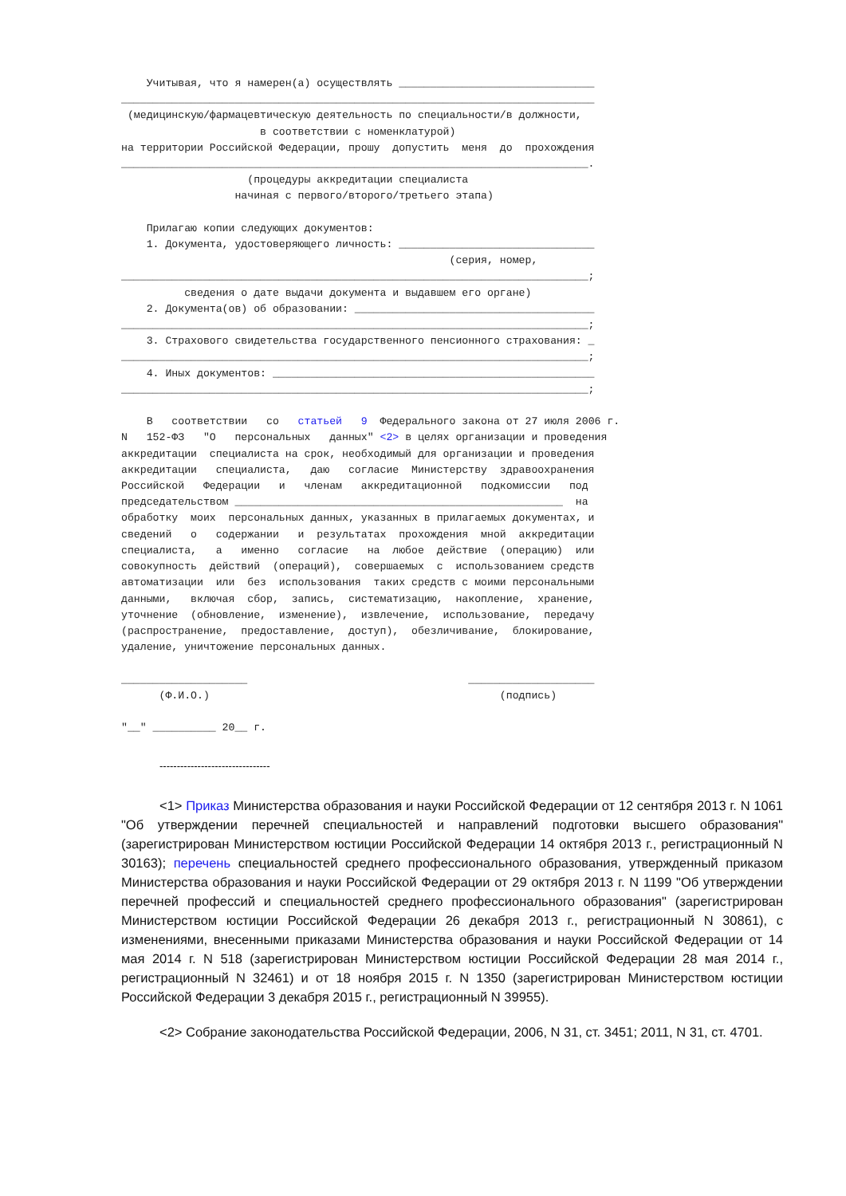Учитывая, что я намерен(а) осуществлять _______________________________
___________________________________________________________________________
 (медицинскую/фармацевтическую деятельность по специальности/в должности,
                      в соответствии с номенклатурой)
на территории Российской Федерации, прошу  допустить  меня  до  прохождения
__________________________________________________________________________.
                    (процедуры аккредитации специалиста
                  начиная с первого/второго/третьего этапа)

    Прилагаю копии следующих документов:
    1. Документа, удостоверяющего личность: _______________________________
                                                    (серия, номер,
__________________________________________________________________________;
          сведения о дате выдачи документа и выдавшем его органе)
    2. Документа(ов) об образовании: ______________________________________
__________________________________________________________________________;
    3. Страхового свидетельства государственного пенсионного страхования: _
__________________________________________________________________________;
    4. Иных документов: ___________________________________________________
__________________________________________________________________________;

    В   соответствии   со   статьей   9  Федерального закона от 27 июля 2006 г.
N   152-ФЗ   "О   персональных   данных" <2> в целях организации и проведения
аккредитации  специалиста на срок, необходимый для организации и проведения
аккредитации   специалиста,   даю   согласие  Министерству  здравоохранения
Российской   Федерации   и   членам   аккредитационной   подкомиссии   под
председательством ____________________________________________________  на
обработку  моих  персональных данных, указанных в прилагаемых документах, и
сведений   о   содержании   и  результатах  прохождения  мной  аккредитации
специалиста,   а   именно   согласие   на  любое  действие  (операцию)  или
совокупность  действий  (операций),  совершаемых  с  использованием средств
автоматизации  или  без  использования  таких средств с моими персональными
данными,   включая  сбор,  запись,  систематизацию,  накопление,  хранение,
уточнение  (обновление,  изменение),  извлечение,  использование,  передачу
(распространение,  предоставление,  доступ),  обезличивание,  блокирование,
удаление, уничтожение персональных данных.

____________________                                   ____________________
      (Ф.И.О.)                                              (подпись)

"__" __________ 20__ г.
--------------------------------
<1> Приказ Министерства образования и науки Российской Федерации от 12 сентября 2013 г. N 1061 "Об утверждении перечней специальностей и направлений подготовки высшего образования" (зарегистрирован Министерством юстиции Российской Федерации 14 октября 2013 г., регистрационный N 30163); перечень специальностей среднего профессионального образования, утвержденный приказом Министерства образования и науки Российской Федерации от 29 октября 2013 г. N 1199 "Об утверждении перечней профессий и специальностей среднего профессионального образования" (зарегистрирован Министерством юстиции Российской Федерации 26 декабря 2013 г., регистрационный N 30861), с изменениями, внесенными приказами Министерства образования и науки Российской Федерации от 14 мая 2014 г. N 518 (зарегистрирован Министерством юстиции Российской Федерации 28 мая 2014 г., регистрационный N 32461) и от 18 ноября 2015 г. N 1350 (зарегистрирован Министерством юстиции Российской Федерации 3 декабря 2015 г., регистрационный N 39955).
<2> Собрание законодательства Российской Федерации, 2006, N 31, ст. 3451; 2011, N 31, ст. 4701.